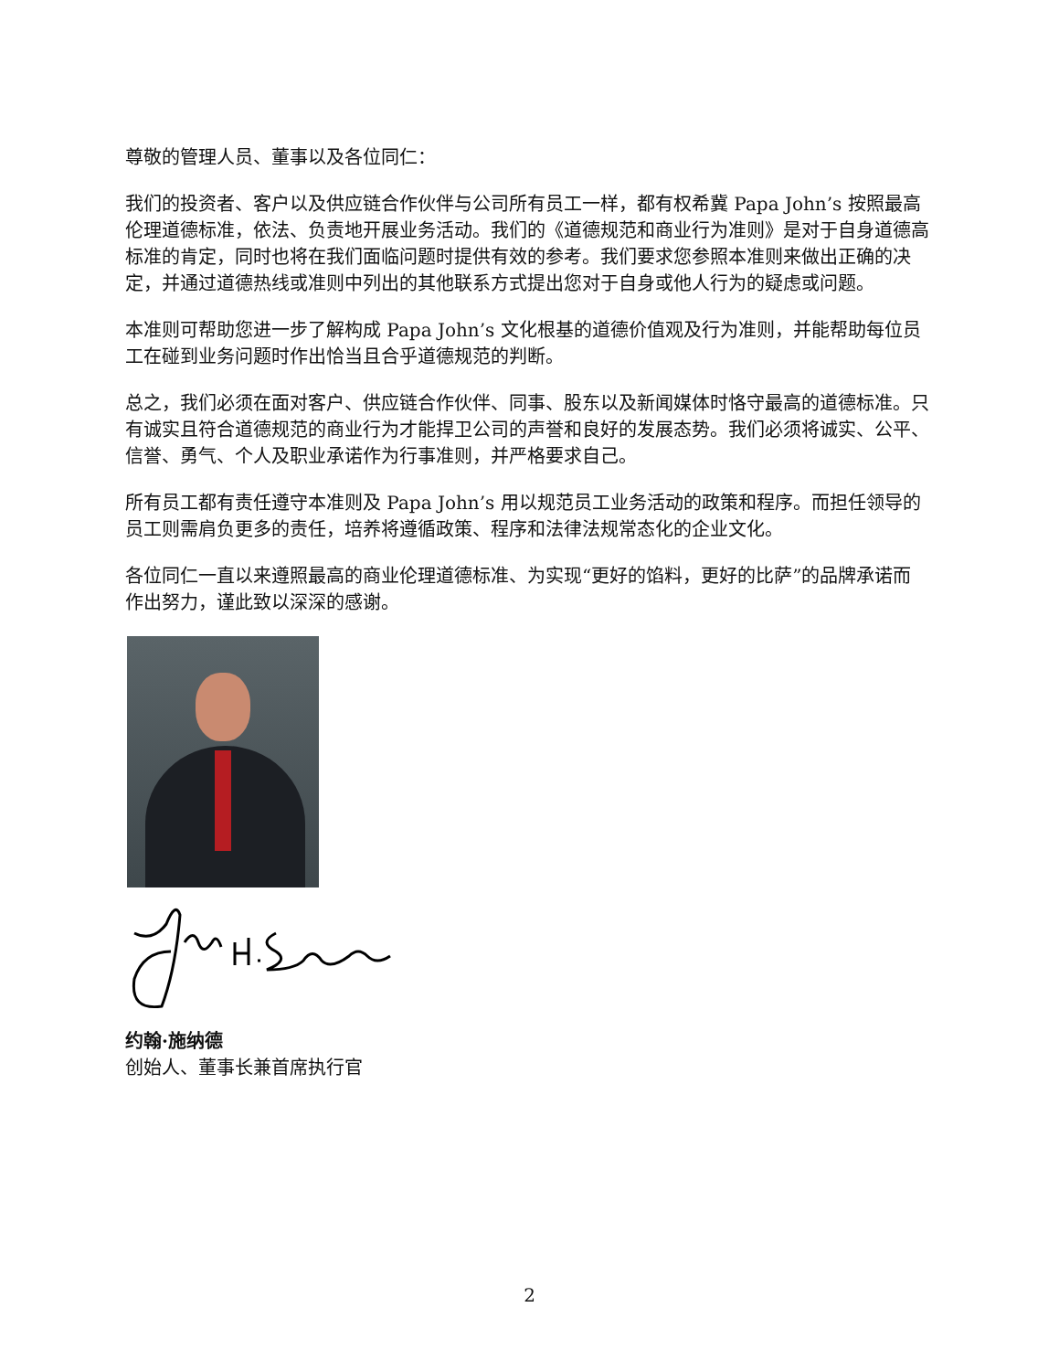尊敬的管理人员、董事以及各位同仁：
我们的投资者、客户以及供应链合作伙伴与公司所有员工一样，都有权希冀 Papa John’s 按照最高伦理道德标准，依法、负责地开展业务活动。我们的《道德规范和商业行为准则》是对于自身道德高标准的肯定，同时也将在我们面临问题时提供有效的参考。我们要求您参照本准则来做出正确的决定，并通过道德热线或准则中列出的其他联系方式提出您对于自身或他人行为的疑虑或问题。
本准则可帮助您进一步了解构成 Papa John’s 文化根基的道德价值观及行为准则，并能帮助每位员工在碰到业务问题时作出恰当且合乎道德规范的判断。
总之，我们必须在面对客户、供应链合作伙伴、同事、股东以及新闻媒体时恪守最高的道德标准。只有诚实且符合道德规范的商业行为才能捍卫公司的声誉和良好的发展态势。我们必须将诚实、公平、信誉、勇气、个人及职业承诺作为行事准则，并严格要求自己。
所有员工都有责任遵守本准则及 Papa John’s 用以规范员工业务活动的政策和程序。而担任领导的员工则需肩负更多的责任，培养将遵循政策、程序和法律法规常态化的企业文化。
各位同仁一直以来遵照最高的商业伦理道德标准、为实现“更好的馅料，更好的比萨”的品牌承诺而作出努力，谨此致以深深的感谢。
约翰·施纳德
创始人、董事长兼首席执行官
2